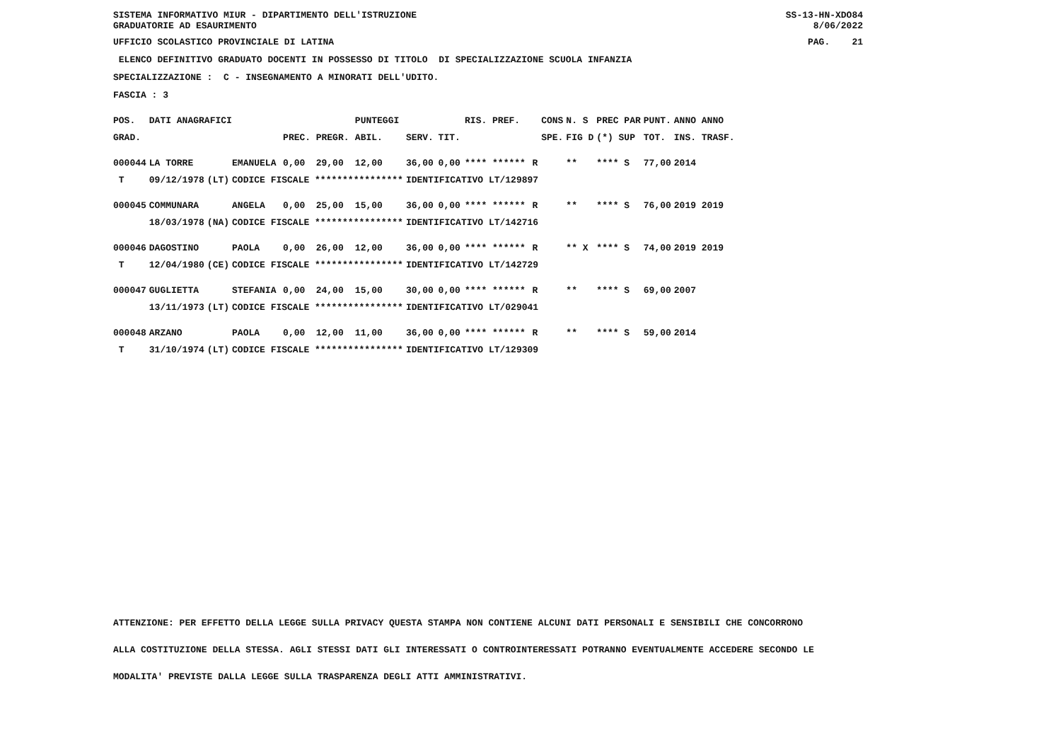SISTEMA INFORMATIVO MIUR - DIPARTIMENTO DELL'ISTRUZIONE
GRADUATORIE AD ESAURIMENTO
SS-13-HN-XDO84
8/06/2022
UFFICIO SCOLASTICO PROVINCIALE DI LATINA
PAG. 21
ELENCO DEFINITIVO GRADUATO DOCENTI IN POSSESSO DI TITOLO DI SPECIALIZZAZIONE SCUOLA INFANZIA
SPECIALIZZAZIONE : C - INSEGNAMENTO A MINORATI DELL'UDITO.
FASCIA : 3
| POS. | DATI ANAGRAFICI | | | | | PUNTEGGI | | | RIS. PREF. | | CONS | N. S | PREC PAR | PUNT. | ANNO ANNO |
| --- | --- | --- | --- | --- | --- | --- | --- | --- | --- | --- | --- | --- | --- | --- | --- |
| GRAD. | | | | PREC. | PREGR. | ABIL. | SERV. | TIT. | | | SPE. | FIG D | (*) SUP | TOT. | INS. TRASF. |
| 000044 | LA TORRE | | EMANUELA | 0,00 | 29,00 | 12,00 | 36,00 | 0,00 | **** ****** | R | | ** | **** S | 77,00 | 2014 |
| T | 09/12/1978 | (LT) | CODICE FISCALE **************** | | | | IDENTIFICATIVO LT/129897 | | | | | | | | |
| 000045 | COMMUNARA | | ANGELA | 0,00 | 25,00 | 15,00 | 36,00 | 0,00 | **** ****** | R | | ** | **** S | 76,00 | 2019 2019 |
| | 18/03/1978 | (NA) | CODICE FISCALE **************** | | | | IDENTIFICATIVO LT/142716 | | | | | | | | |
| 000046 | DAGOSTINO | | PAOLA | 0,00 | 26,00 | 12,00 | 36,00 | 0,00 | **** ****** | R | | ** X | **** S | 74,00 | 2019 2019 |
| T | 12/04/1980 | (CE) | CODICE FISCALE **************** | | | | IDENTIFICATIVO LT/142729 | | | | | | | | |
| 000047 | GUGLIETTA | | STEFANIA | 0,00 | 24,00 | 15,00 | 30,00 | 0,00 | **** ****** | R | | ** | **** S | 69,00 | 2007 |
| | 13/11/1973 | (LT) | CODICE FISCALE **************** | | | | IDENTIFICATIVO LT/029041 | | | | | | | | |
| 000048 | ARZANO | | PAOLA | 0,00 | 12,00 | 11,00 | 36,00 | 0,00 | **** ****** | R | | ** | **** S | 59,00 | 2014 |
| T | 31/10/1974 | (LT) | CODICE FISCALE **************** | | | | IDENTIFICATIVO LT/129309 | | | | | | | | |
ATTENZIONE: PER EFFETTO DELLA LEGGE SULLA PRIVACY QUESTA STAMPA NON CONTIENE ALCUNI DATI PERSONALI E SENSIBILI CHE CONCORRONO
ALLA COSTITUZIONE DELLA STESSA. AGLI STESSI DATI GLI INTERESSATI O CONTROINTERESSATI POTRANNO EVENTUALMENTE ACCEDERE SECONDO LE
MODALITA' PREVISTE DALLA LEGGE SULLA TRASPARENZA DEGLI ATTI AMMINISTRATIVI.